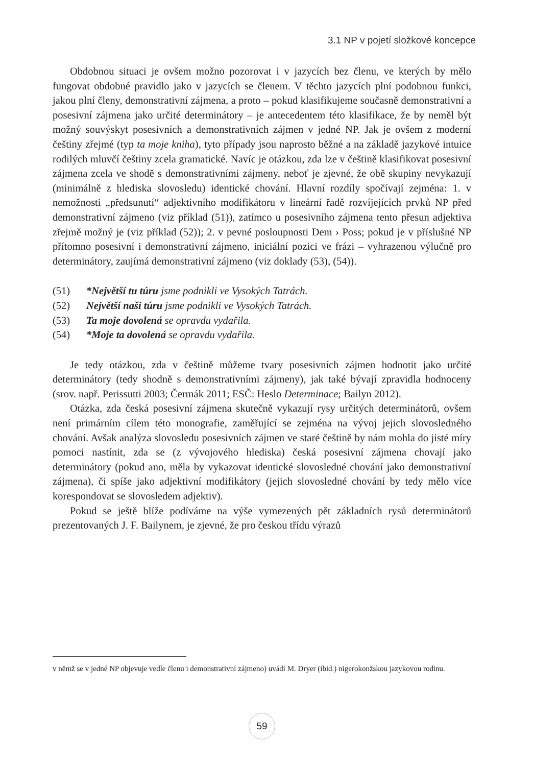3.1 NP v pojetí složkové koncepce
Obdobnou situaci je ovšem možno pozorovat i v jazycích bez členu, ve kterých by mělo fungovat obdobné pravidlo jako v jazycích se členem. V těchto jazycích plní podobnou funkci, jakou plní členy, demonstrativní zájmena, a proto – pokud klasifikujeme současně demonstrativní a posesivní zájmena jako určité determinátory – je antecedentem této klasifikace, že by neměl být možný souvýskyt posesivních a demonstrativních zájmen v jedné NP. Jak je ovšem z moderní češtiny zřejmé (typ ta moje kniha), tyto případy jsou naprosto běžné a na základě jazykové intuice rodilých mluvčí češtiny zcela gramatické. Navíc je otázkou, zda lze v češtině klasifikovat posesivní zájmena zcela ve shodě s demonstrativními zájmeny, neboť je zjevné, že obě skupiny nevykazují (minimálně z hlediska slovosledu) identické chování. Hlavní rozdíly spočívají zejména: 1. v nemožnosti „předsunutí“ adjektivního modifikátoru v lineární řadě rozvíjejících prvků NP před demonstrativní zájmeno (viz příklad (51)), zatímco u posesivního zájmena tento přesun adjektiva zřejmě možný je (viz příklad (52)); 2. v pevné posloupnosti Dem › Poss; pokud je v příslušné NP přítomno posesivní i demonstrativní zájmeno, iniciální pozici ve frázi – vyhrazenou výlučně pro determinátory, zaujímá demonstrativní zájmeno (viz doklady (53), (54)).
(51) *Největší tu túru jsme podnikli ve Vysokých Tatrách.
(52) Největší naši túru jsme podnikli ve Vysokých Tatrách.
(53) Ta moje dovolená se opravdu vydařila.
(54) *Moje ta dovolená se opravdu vydařila.
Je tedy otázkou, zda v češtině můžeme tvary posesivních zájmen hodnotit jako určité determinátory (tedy shodně s demonstrativními zájmeny), jak také bývají zpravidla hodnoceny (srov. např. Perissutti 2003; Čermák 2011; ESČ: Heslo Determinace; Bailyn 2012).
Otázka, zda česká posesivní zájmena skutečně vykazují rysy určitých determinátorů, ovšem není primárním cílem této monografie, zaměřující se zejména na vývoj jejich slovosledného chování. Avšak analýza slovosledu posesivních zájmen ve staré češtině by nám mohla do jisté míry pomoci nastínit, zda se (z vývojového hlediska) česká posesivní zájmena chovají jako determinátory (pokud ano, měla by vykazovat identické slovosledné chování jako demonstrativní zájmena), či spíše jako adjektivní modifikátory (jejich slovosledné chování by tedy mělo více korespondovat se slovosledem adjektiv).
Pokud se ještě blíže podíváme na výše vymezených pět základních rysů determinátorů prezentovaných J. F. Bailynem, je zjevné, že pro českou třídu výrazů
v němž se v jedné NP objevuje vedle členu i demonstrativní zájmeno) uvádí M. Dryer (ibid.) nigerokonžskou jazykovou rodinu.
59